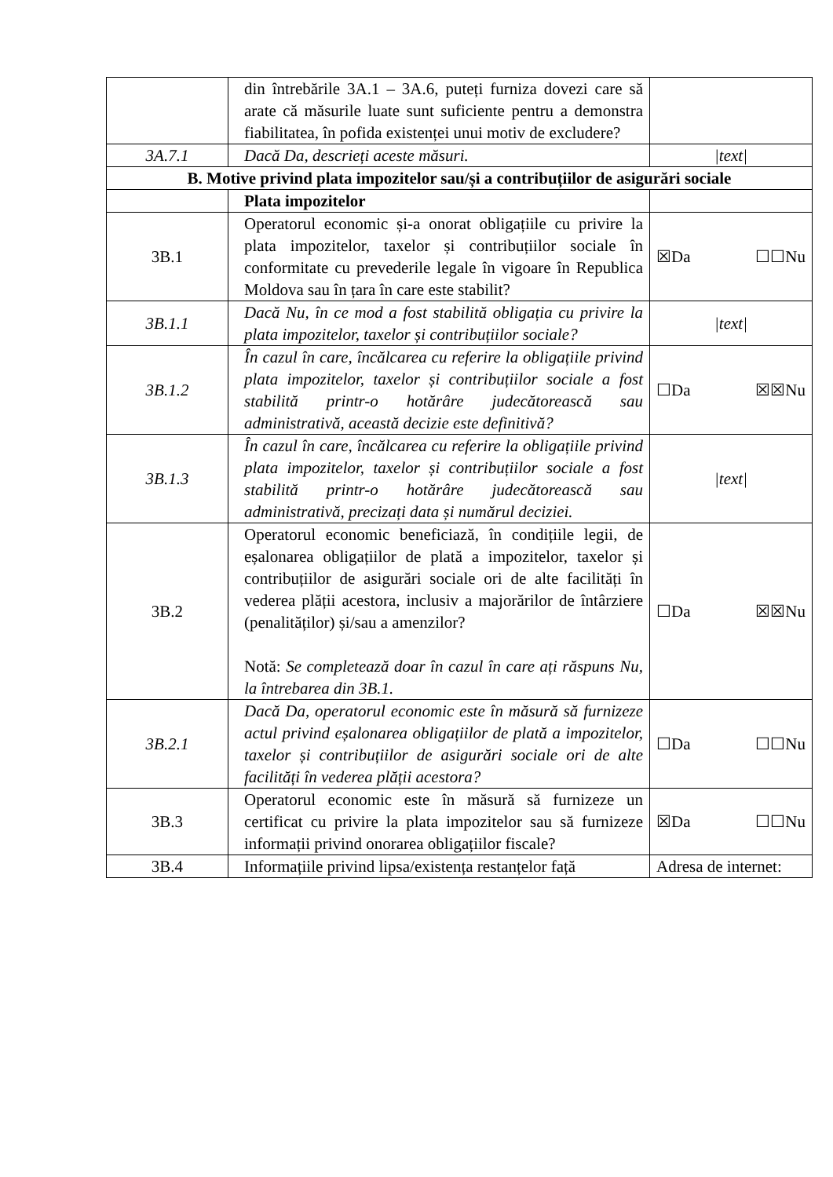| | din întrebările 3A.1 – 3A.6, puteți furniza dovezi care să arate că măsurile luate sunt suficiente pentru a demonstra fiabilitatea, în pofida existenței unui motiv de excludere? | |
| 3A.7.1 | Dacă Da, descrieți aceste măsuri. | /text/ |
| B. Motive privind plata impozitelor sau/și a contribuțiilor de asigurări sociale | | |
| | Plata impozitelor | |
| 3B.1 | Operatorul economic și-a onorat obligațiile cu privire la plata impozitelor, taxelor și contribuțiilor sociale în conformitate cu prevederile legale în vigoare în Republica Moldova sau în țara în care este stabilit? | ☒Da ☐☐Nu |
| 3B.1.1 | Dacă Nu, în ce mod a fost stabilită obligația cu privire la plata impozitelor, taxelor și contribuțiilor sociale? | /text/ |
| 3B.1.2 | În cazul în care, încălcarea cu referire la obligațiile privind plata impozitelor, taxelor și contribuțiilor sociale a fost stabilită printr-o hotărâre judecătorească sau administrativă, această decizie este definitivă? | ☐Da ☒☒Nu |
| 3B.1.3 | În cazul în care, încălcarea cu referire la obligațiile privind plata impozitelor, taxelor și contribuțiilor sociale a fost stabilită printr-o hotărâre judecătorească sau administrativă, precizați data și numărul deciziei. | /text/ |
| 3B.2 | Operatorul economic beneficiază, în condițiile legii, de eșalonarea obligațiilor de plată a impozitelor, taxelor și contribuțiilor de asigurări sociale ori de alte facilități în vederea plății acestora, inclusiv a majorărilor de întârziere (penalităților) și/sau a amenzilor? Notă: Se completează doar în cazul în care ați răspuns Nu, la întrebarea din 3B.1. | ☐Da ☒☒Nu |
| 3B.2.1 | Dacă Da, operatorul economic este în măsură să furnizeze actul privind eșalonarea obligațiilor de plată a impozitelor, taxelor și contribuțiilor de asigurări sociale ori de alte facilități în vederea plății acestora? | ☐Da ☐☐Nu |
| 3B.3 | Operatorul economic este în măsură să furnizeze un certificat cu privire la plata impozitelor sau să furnizeze informații privind onorarea obligațiilor fiscale? | ☒Da ☐☐Nu |
| 3B.4 | Informațiile privind lipsa/existența restanțelor față | Adresa de internet: |